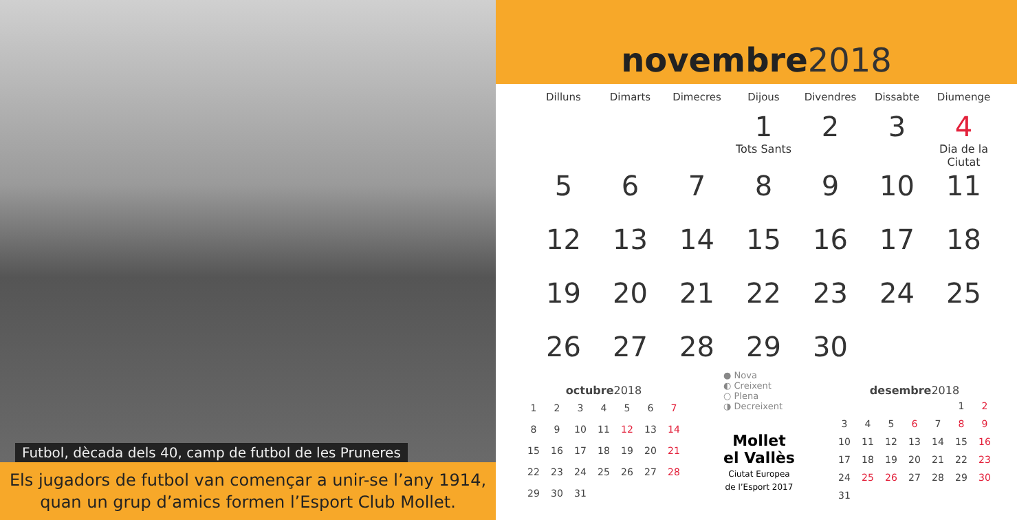Futbol, dècada dels 40, camp de futbol de les Pruneres
Els jugadors de futbol van començar a unir-se l’any 1914,
quan un grup d’amics formen l’Esport Club Mollet.
novembre 2018
| Dilluns | Dimarts | Dimecres | Dijous | Divendres | Dissabte | Diumenge |
| --- | --- | --- | --- | --- | --- | --- |
| | | | 1 Tots Sants | 2 | 3 | 4 Dia de la Ciutat |
| 5 | 6 | 7 | 8 | 9 | 10 | 11 |
| 12 | 13 | 14 | 15 | 16 | 17 | 18 |
| 19 | 20 | 21 | 22 | 23 | 24 | 25 |
| 26 | 27 | 28 | 29 | 30 | | |
octubre 2018
| 1 | 2 | 3 | 4 | 5 | 6 | 7 |
| 8 | 9 | 10 | 11 | 12 | 13 | 14 |
| 15 | 16 | 17 | 18 | 19 | 20 | 21 |
| 22 | 23 | 24 | 25 | 26 | 27 | 28 |
| 29 | 30 | 31 | | | | |
● Nova
◐ Creixent
○ Plena
◑ Decreixent
Mollet
el Vallès
Ciutat Europea
de l’Esport 2017
desembre 2018
| | | | | | 1 | 2 |
| 3 | 4 | 5 | 6 | 7 | 8 | 9 |
| 10 | 11 | 12 | 13 | 14 | 15 | 16 |
| 17 | 18 | 19 | 20 | 21 | 22 | 23 |
| 24 | 25 | 26 | 27 | 28 | 29 | 30 |
| 31 | | | | | | |